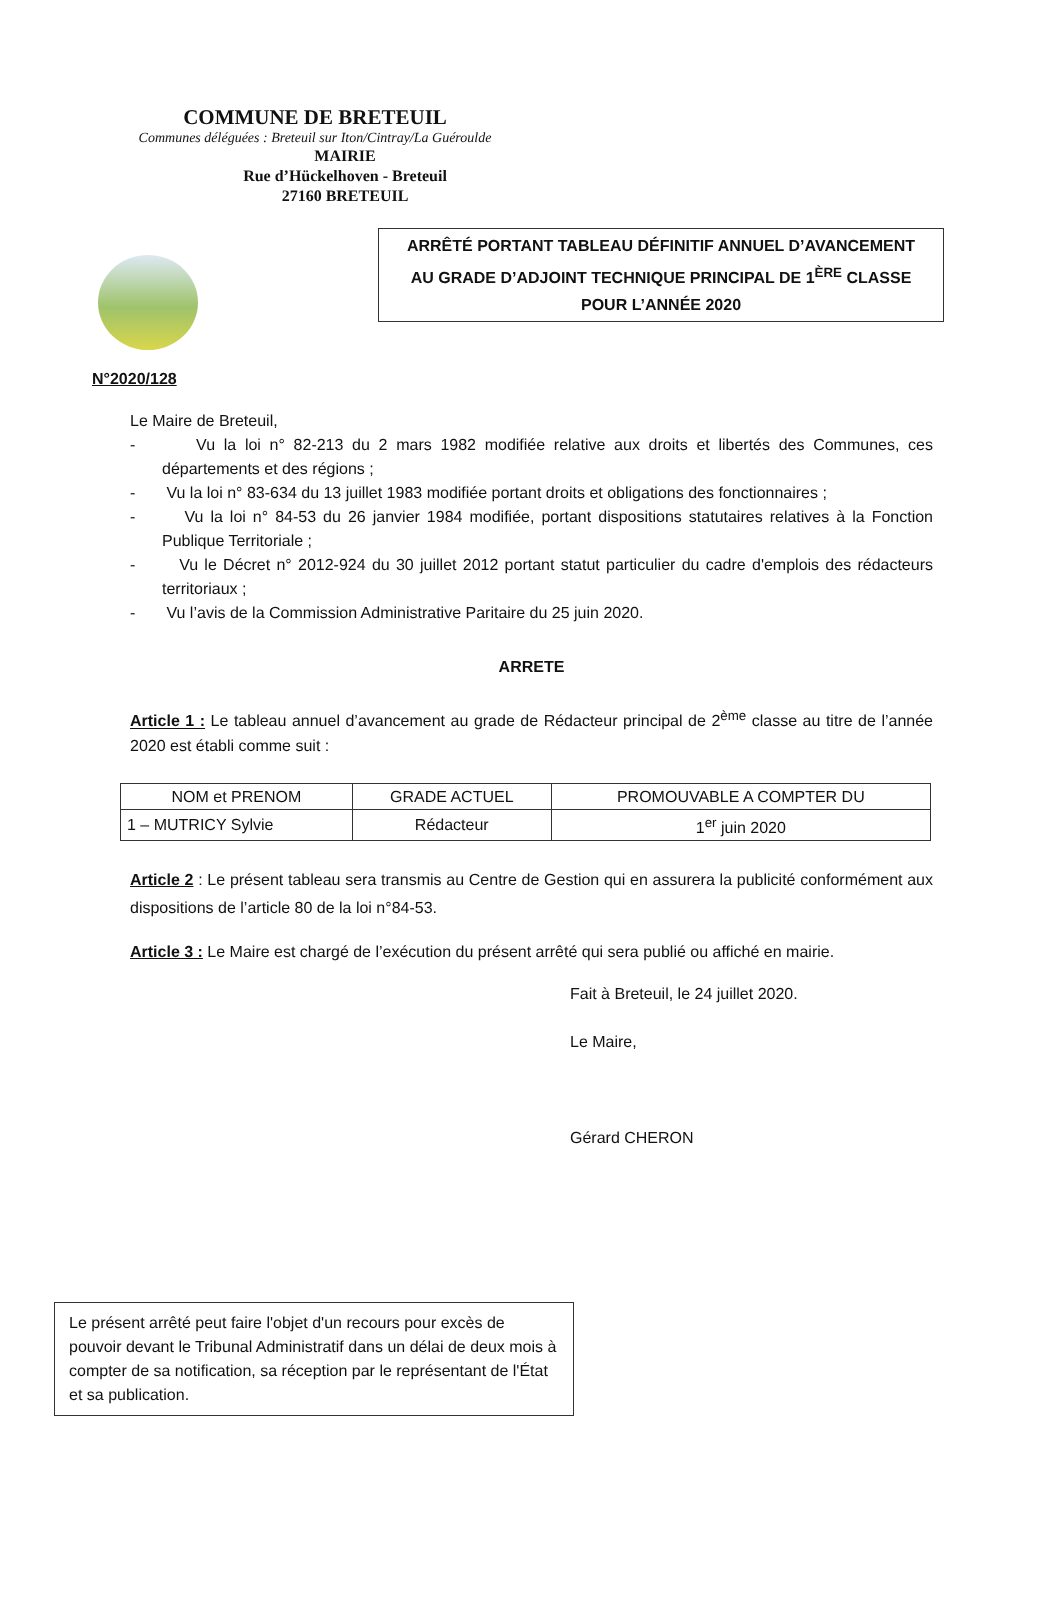COMMUNE DE BRETEUIL
Communes déléguées : Breteuil sur Iton/Cintray/La Guéroulde
MAIRIE
Rue d’Hückelhoven - Breteuil
27160 BRETEUIL
ARRÊTÉ PORTANT TABLEAU DÉFINITIF ANNUEL D’AVANCEMENT
AU GRADE D’ADJOINT TECHNIQUE PRINCIPAL DE 1<sup>ÈRE</sup> CLASSE
POUR L’ANNÉE 2020
N°2020/128
Le Maire de Breteuil,
- Vu la loi n° 82-213 du 2 mars 1982 modifiée relative aux droits et libertés des Communes, ces départements et des régions ;
- Vu la loi n° 83-634 du 13 juillet 1983 modifiée portant droits et obligations des fonctionnaires ;
- Vu la loi n° 84-53 du 26 janvier 1984 modifiée, portant dispositions statutaires relatives à la Fonction Publique Territoriale ;
- Vu le Décret n° 2012-924 du 30 juillet 2012 portant statut particulier du cadre d'emplois des rédacteurs territoriaux ;
- Vu l’avis de la Commission Administrative Paritaire du 25 juin 2020.
ARRETE
Article 1 : Le tableau annuel d’avancement au grade de Rédacteur principal de 2<sup>ème</sup> classe au titre de l’année 2020 est établi comme suit :
| NOM et PRENOM | GRADE ACTUEL | PROMOUVABLE A COMPTER DU |
| --- | --- | --- |
| 1 – MUTRICY Sylvie | Rédacteur | 1<sup>er</sup> juin 2020 |
Article 2 : Le présent tableau sera transmis au Centre de Gestion qui en assurera la publicité conformément aux dispositions de l’article 80 de la loi n°84-53.
Article 3 : Le Maire est chargé de l’exécution du présent arrêté qui sera publié ou affiché en mairie.
Fait à Breteuil, le 24 juillet 2020.
Le Maire,
Gérard CHERON
Le présent arrêté peut faire l'objet d'un recours pour excès de pouvoir devant le Tribunal Administratif dans un délai de deux mois à compter de sa notification, sa réception par le représentant de l'État et sa publication.